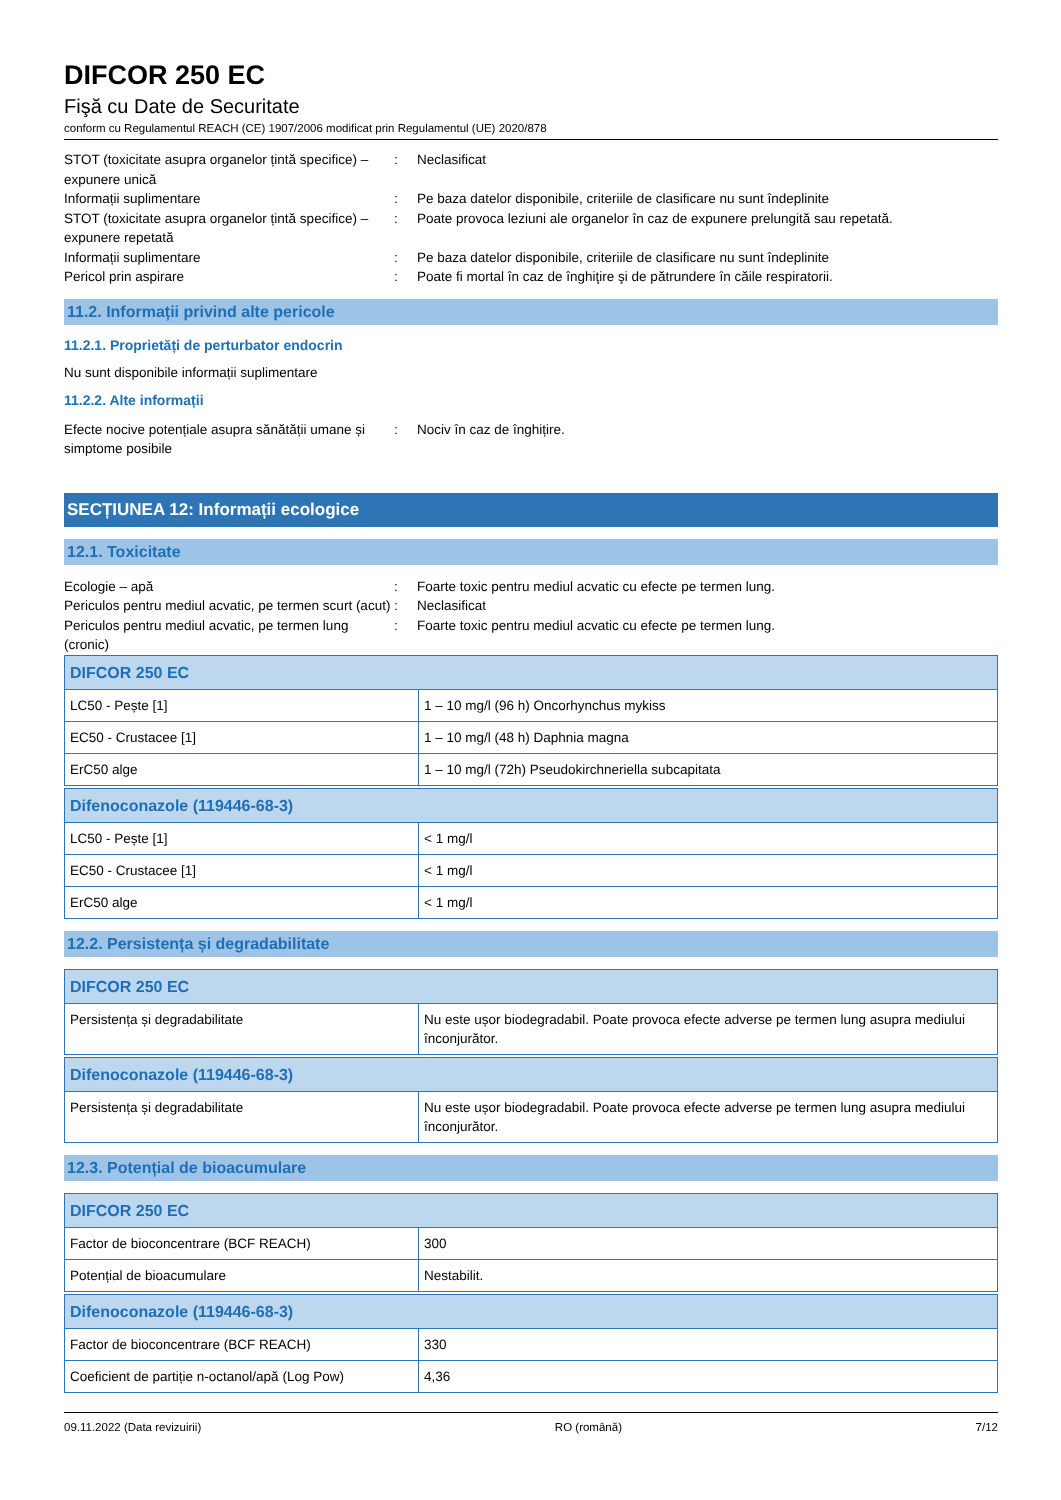DIFCOR 250 EC
Fişă cu Date de Securitate
conform cu Regulamentul REACH (CE) 1907/2006 modificat prin Regulamentul (UE) 2020/878
STOT (toxicitate asupra organelor țintă specifice) – expunere unică
: Neclasificat
Informații suplimentare : Pe baza datelor disponibile, criteriile de clasificare nu sunt îndeplinite
STOT (toxicitate asupra organelor țintă specifice) – expunere repetată
: Poate provoca leziuni ale organelor în caz de expunere prelungită sau repetată.
Informații suplimentare : Pe baza datelor disponibile, criteriile de clasificare nu sunt îndeplinite
Pericol prin aspirare : Poate fi mortal în caz de înghiţire şi de pătrundere în căile respiratorii.
11.2. Informații privind alte pericole
11.2.1. Proprietăți de perturbator endocrin
Nu sunt disponibile informații suplimentare
11.2.2. Alte informații
Efecte nocive potențiale asupra sănătății umane și simptome posibile
: Nociv în caz de înghițire.
SECȚIUNEA 12: Informații ecologice
12.1. Toxicitate
Ecologie – apă : Foarte toxic pentru mediul acvatic cu efecte pe termen lung.
Periculos pentru mediul acvatic, pe termen scurt (acut)
: Neclasificat
Periculos pentru mediul acvatic, pe termen lung (cronic)
: Foarte toxic pentru mediul acvatic cu efecte pe termen lung.
| DIFCOR 250 EC | |
| --- | --- |
| LC50 - Pește [1] | 1 – 10 mg/l (96 h) Oncorhynchus mykiss |
| EC50 - Crustacee [1] | 1 – 10 mg/l (48 h) Daphnia magna |
| ErC50 alge | 1 – 10 mg/l (72h) Pseudokirchneriella subcapitata |
| Difenoconazole (119446-68-3) | |
| --- | --- |
| LC50 - Pește [1] | < 1 mg/l |
| EC50 - Crustacee [1] | < 1 mg/l |
| ErC50 alge | < 1 mg/l |
12.2. Persistența și degradabilitate
| DIFCOR 250 EC | |
| --- | --- |
| Persistența și degradabilitate | Nu este ușor biodegradabil. Poate provoca efecte adverse pe termen lung asupra mediului înconjurător. |
| Difenoconazole (119446-68-3) | |
| --- | --- |
| Persistența și degradabilitate | Nu este ușor biodegradabil. Poate provoca efecte adverse pe termen lung asupra mediului înconjurător. |
12.3. Potențial de bioacumulare
| DIFCOR 250 EC | |
| --- | --- |
| Factor de bioconcentrare (BCF REACH) | 300 |
| Potențial de bioacumulare | Nestabilit. |
| Difenoconazole (119446-68-3) | |
| --- | --- |
| Factor de bioconcentrare (BCF REACH) | 330 |
| Coeficient de partiție n-octanol/apă (Log Pow) | 4,36 |
09.11.2022 (Data revizuirii) RO (română) 7/12